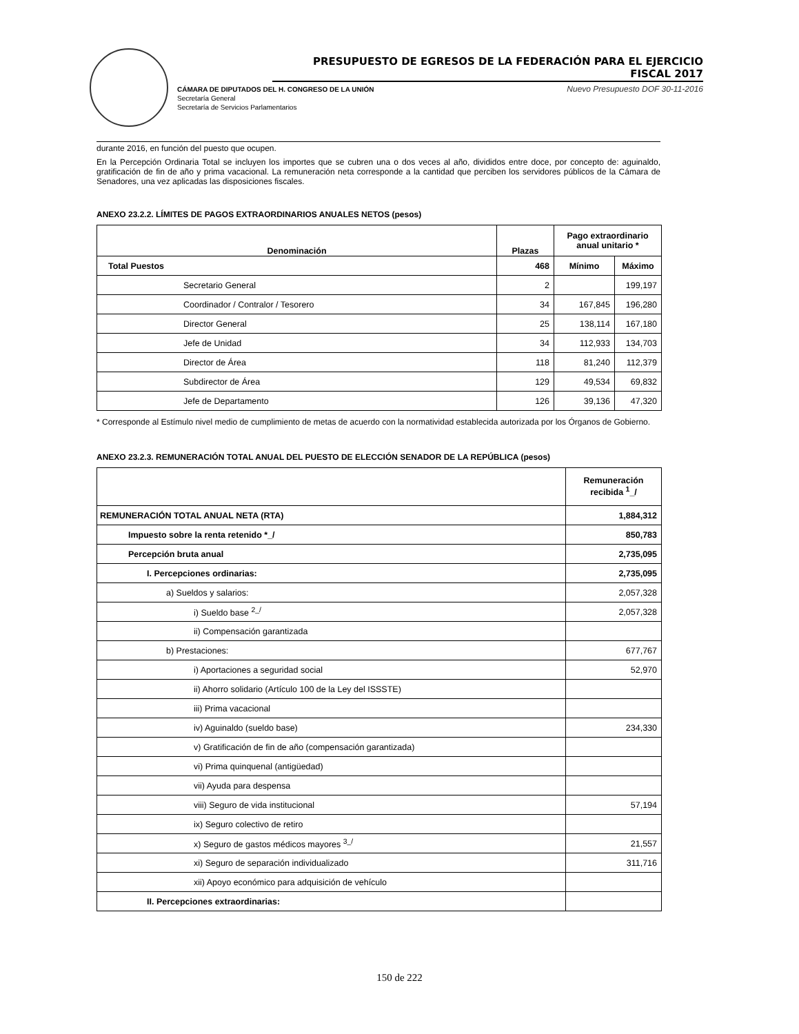PRESUPUESTO DE EGRESOS DE LA FEDERACIÓN PARA EL EJERCICIO FISCAL 2017
Nuevo Presupuesto DOF 30-11-2016 CÁMARA DE DIPUTADOS DEL H. CONGRESO DE LA UNIÓN
Secretaría General
Secretaría de Servicios Parlamentarios
durante 2016, en función del puesto que ocupen.
En la Percepción Ordinaria Total se incluyen los importes que se cubren una o dos veces al año, divididos entre doce, por concepto de: aguinaldo, gratificación de fin de año y prima vacacional. La remuneración neta corresponde a la cantidad que perciben los servidores públicos de la Cámara de Senadores, una vez aplicadas las disposiciones fiscales.
ANEXO 23.2.2. LÍMITES DE PAGOS EXTRAORDINARIOS ANUALES NETOS (pesos)
| Denominación | Plazas | Pago extraordinario anual unitario * | |
| --- | --- | --- | --- |
| Total Puestos | 468 | Mínimo | Máximo |
| Secretario General | 2 | | 199,197 |
| Coordinador / Contralor / Tesorero | 34 | 167,845 | 196,280 |
| Director General | 25 | 138,114 | 167,180 |
| Jefe de Unidad | 34 | 112,933 | 134,703 |
| Director de Área | 118 | 81,240 | 112,379 |
| Subdirector de Área | 129 | 49,534 | 69,832 |
| Jefe de Departamento | 126 | 39,136 | 47,320 |
* Corresponde al Estímulo nivel medio de cumplimiento de metas de acuerdo con la normatividad establecida autorizada por los Órganos de Gobierno.
ANEXO 23.2.3. REMUNERACIÓN TOTAL ANUAL DEL PUESTO DE ELECCIÓN SENADOR DE LA REPÚBLICA (pesos)
| | Remuneración recibida <sup>1</sup>_/ |
| --- | --- |
| REMUNERACIÓN TOTAL ANUAL NETA (RTA) | 1,884,312 |
| Impuesto sobre la renta retenido *_/ | 850,783 |
| Percepción bruta anual | 2,735,095 |
| I. Percepciones ordinarias: | 2,735,095 |
| a) Sueldos y salarios: | 2,057,328 |
| i) Sueldo base <sup>2_/</sup> | 2,057,328 |
| ii) Compensación garantizada | |
| b) Prestaciones: | 677,767 |
| i) Aportaciones a seguridad social | 52,970 |
| ii) Ahorro solidario (Artículo 100 de la Ley del ISSSTE) | |
| iii) Prima vacacional | |
| iv) Aguinaldo (sueldo base) | 234,330 |
| v) Gratificación de fin de año (compensación garantizada) | |
| vi) Prima quinquenal (antigüedad) | |
| vii) Ayuda para despensa | |
| viii) Seguro de vida institucional | 57,194 |
| ix) Seguro colectivo de retiro | |
| x) Seguro de gastos médicos mayores <sup>3_/</sup> | 21,557 |
| xi) Seguro de separación individualizado | 311,716 |
| xii) Apoyo económico para adquisición de vehículo | |
| II. Percepciones extraordinarias: | |
150 de 222